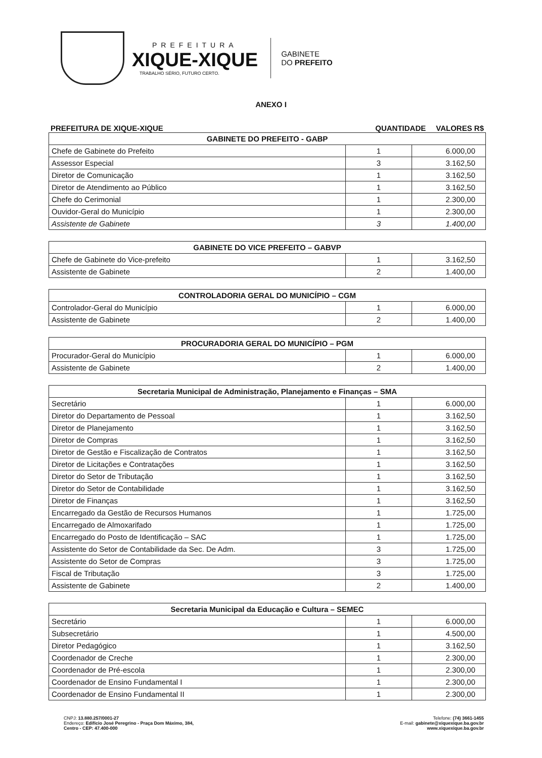PREFEITURA
XIQUE-XIQUE
TRABALHO SÉRIO, FUTURO CERTO.
GABINETE
DO PREFEITO
ANEXO I
PREFEITURA DE XIQUE-XIQUE QUANTIDADE VALORES R$
| GABINETE DO PREFEITO - GABP | | |
| --- | --- | --- |
| Chefe de Gabinete do Prefeito | 1 | 6.000,00 |
| Assessor Especial | 3 | 3.162,50 |
| Diretor de Comunicação | 1 | 3.162,50 |
| Diretor de Atendimento ao Público | 1 | 3.162,50 |
| Chefe do Cerimonial | 1 | 2.300,00 |
| Ouvidor-Geral do Município | 1 | 2.300,00 |
| Assistente de Gabinete | 3 | 1.400,00 |
| GABINETE DO VICE PREFEITO – GABVP | | |
| --- | --- | --- |
| Chefe de Gabinete do Vice-prefeito | 1 | 3.162,50 |
| Assistente de Gabinete | 2 | 1.400,00 |
| CONTROLADORIA GERAL DO MUNICÍPIO – CGM | | |
| --- | --- | --- |
| Controlador-Geral do Município | 1 | 6.000,00 |
| Assistente de Gabinete | 2 | 1.400,00 |
| PROCURADORIA GERAL DO MUNICÍPIO – PGM | | |
| --- | --- | --- |
| Procurador-Geral do Município | 1 | 6.000,00 |
| Assistente de Gabinete | 2 | 1.400,00 |
| Secretaria Municipal de Administração, Planejamento e Finanças – SMA | | |
| --- | --- | --- |
| Secretário | 1 | 6.000,00 |
| Diretor do Departamento de Pessoal | 1 | 3.162,50 |
| Diretor de Planejamento | 1 | 3.162,50 |
| Diretor de Compras | 1 | 3.162,50 |
| Diretor de Gestão e Fiscalização de Contratos | 1 | 3.162,50 |
| Diretor de Licitações e Contratações | 1 | 3.162,50 |
| Diretor do Setor de Tributação | 1 | 3.162,50 |
| Diretor do Setor de Contabilidade | 1 | 3.162,50 |
| Diretor de Finanças | 1 | 3.162,50 |
| Encarregado da Gestão de Recursos Humanos | 1 | 1.725,00 |
| Encarregado de Almoxarifado | 1 | 1.725,00 |
| Encarregado do Posto de Identificação – SAC | 1 | 1.725,00 |
| Assistente do Setor de Contabilidade da Sec. De Adm. | 3 | 1.725,00 |
| Assistente do Setor de Compras | 3 | 1.725,00 |
| Fiscal de Tributação | 3 | 1.725,00 |
| Assistente de Gabinete | 2 | 1.400,00 |
| Secretaria Municipal da Educação e Cultura – SEMEC | | |
| --- | --- | --- |
| Secretário | 1 | 6.000,00 |
| Subsecretário | 1 | 4.500,00 |
| Diretor Pedagógico | 1 | 3.162,50 |
| Coordenador de Creche | 1 | 2.300,00 |
| Coordenador de Pré-escola | 1 | 2.300,00 |
| Coordenador de Ensino Fundamental I | 1 | 2.300,00 |
| Coordenador de Ensino Fundamental II | 1 | 2.300,00 |
CNPJ: 13.880.257/0001-27
Endereço: Edifício José Peregrino - Praça Dom Máximo, 384,
Centro - CEP: 47.400-000
Telefone: (74) 3661-1455
E-mail: gabinete@xiquexique.ba.gov.br
www.xiquexique.ba.gov.br